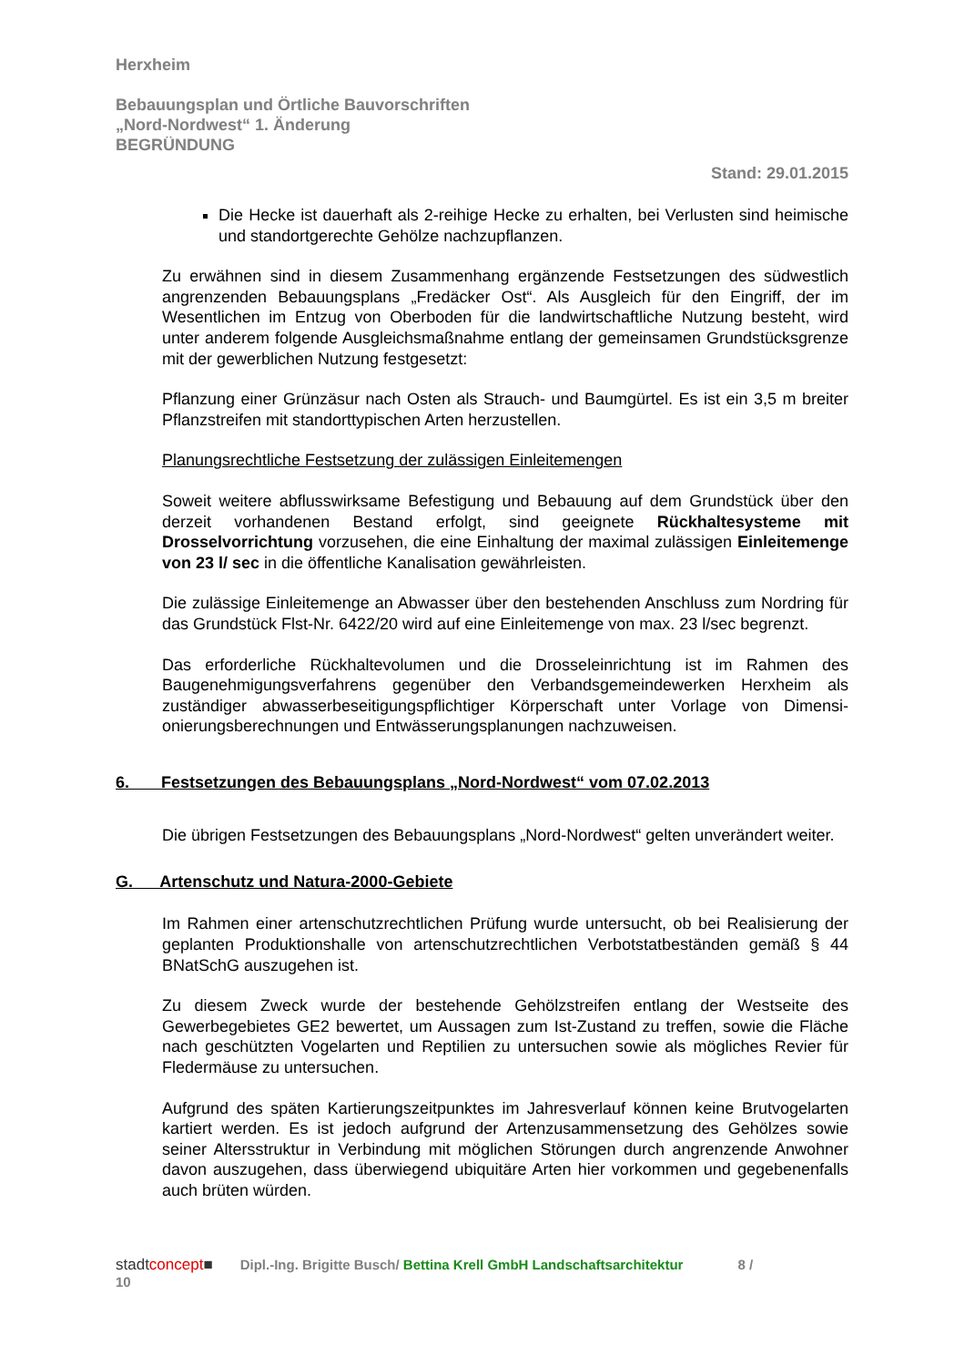Herxheim
Bebauungsplan und Örtliche Bauvorschriften
„Nord-Nordwest“ 1. Änderung
BEGRÜNDUNG
Stand: 29.01.2015
Die Hecke ist dauerhaft als 2-reihige Hecke zu erhalten, bei Verlusten sind heimische und standortgerechte Gehölze nachzupflanzen.
Zu erwähnen sind in diesem Zusammenhang ergänzende Festsetzungen des süd­westlich angrenzenden Bebauungsplans „Fredäcker Ost“. Als Ausgleich für den Ein­griff, der im Wesentlichen im Entzug von Oberboden für die landwirtschaftliche Nut­zung besteht, wird unter anderem folgende Ausgleichsmaßnahme entlang der gemein­samen Grundstücksgrenze mit der gewerblichen Nutzung festgesetzt:
Pflanzung einer Grünzäsur nach Osten als Strauch- und Baumgürtel. Es ist ein 3,5 m breiter Pflanzstreifen mit standorttypischen Arten herzustellen.
Planungsrechtliche Festsetzung der zulässigen Einleitemengen
Soweit weitere abflusswirksame Befestigung und Bebauung auf dem Grundstück über den derzeit vorhandenen Bestand erfolgt, sind geeignete Rückhaltesysteme mit Drosselvorrichtung vorzusehen, die eine Einhaltung der maximal zulässigen Ein­leitemenge von 23 l/ sec in die öffentliche Kanalisation gewährleisten.
Die zulässige Einleitemenge an Abwasser über den bestehenden Anschluss zum Nordring für das Grundstück Flst-Nr. 6422/20 wird auf eine Einleitemenge von max. 23 l/sec begrenzt.
Das erforderliche Rückhaltevolumen und die Drosseleinrichtung ist im Rahmen des Baugenehmigungsverfahrens gegenüber den Verbandsgemeindewerken Herxheim als zuständiger abwasserbeseitigungspflichtiger Körperschaft unter Vorlage von Dimensi­onierungsberechnungen und Entwässerungsplanungen nachzuweisen.
6. Festsetzungen des Bebauungsplans „Nord-Nordwest“ vom 07.02.2013
Die übrigen Festsetzungen des Bebauungsplans „Nord-Nordwest“ gelten unverändert weiter.
G. Artenschutz und Natura-2000-Gebiete
Im Rahmen einer artenschutzrechtlichen Prüfung wurde untersucht, ob bei Realisie­rung der geplanten Produktionshalle von artenschutzrechtlichen Verbotstatbeständen gemäß § 44 BNatSchG auszugehen ist.
Zu diesem Zweck wurde der bestehende Gehölzstreifen entlang der Westseite des Gewerbegebietes GE2 bewertet, um Aussagen zum Ist-Zustand zu treffen, sowie die Fläche nach geschützten Vogelarten und Reptilien zu untersuchen sowie als mögliches Revier für Fledermäuse zu untersuchen.
Aufgrund des späten Kartierungszeitpunktes im Jahresverlauf können keine Brutvogel­arten kartiert werden. Es ist jedoch aufgrund der Artenzusammensetzung des Gehöl­zes sowie seiner Altersstruktur in Verbindung mit möglichen Störungen durch angren­zende Anwohner davon auszugehen, dass überwiegend ubiquitäre Arten hier vorkom­men und gegebenenfalls auch brüten würden.
stadtconcept■ Dipl.-Ing. Brigitte Busch/ Bettina Krell GmbH Landschaftsarchitektur 8 /
10